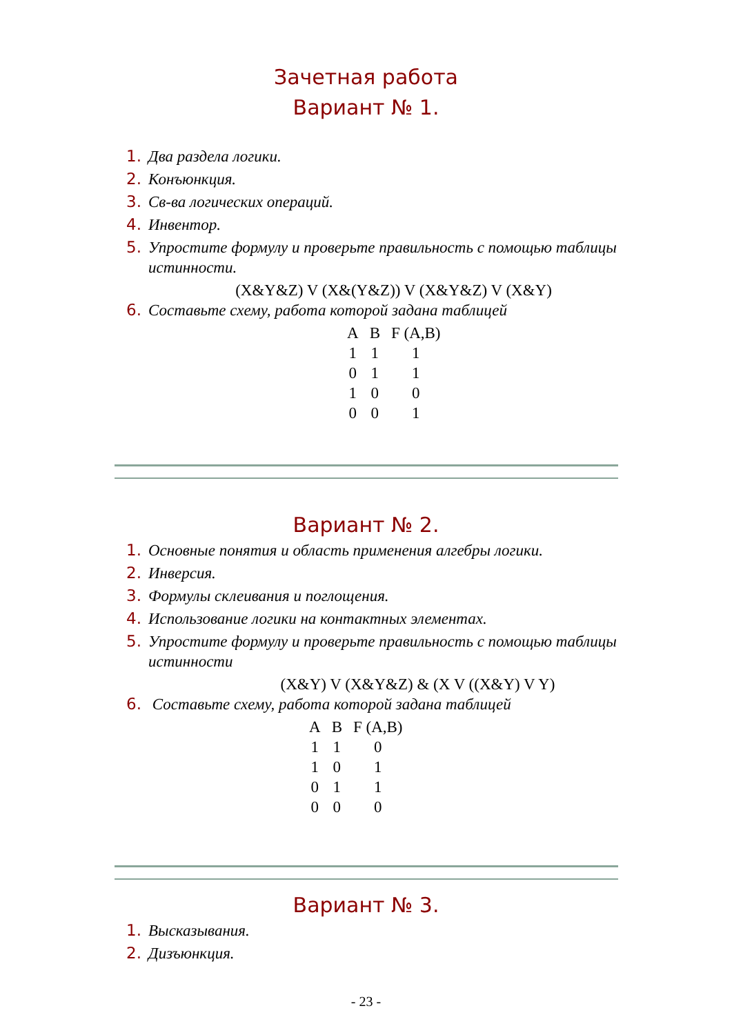Зачетная работа
Вариант № 1.
1. Два раздела логики.
2. Конъюнкция.
3. Св-ва логических операций.
4. Инвентор.
5. Упростите формулу и проверьте правильность с помощью таблицы истинности.
(X&Y&Z) V (X&(Y&Z)) V (X&Y&Z) V (X&Y)
6. Составьте схему, работа которой задана таблицей
| A | B | F (A,B) |
| 1 | 1 | 1 |
| 0 | 1 | 1 |
| 1 | 0 | 0 |
| 0 | 0 | 1 |
Вариант № 2.
1. Основные понятия и область применения алгебры логики.
2. Инверсия.
3. Формулы склеивания и поглощения.
4. Использование логики на контактных элементах.
5. Упростите формулу и проверьте правильность с помощью таблицы истинности
(X&Y) V (X&Y&Z) & (X V ((X&Y) V Y)
6. Составьте схему, работа которой задана таблицей
| A | B | F (A,B) |
| 1 | 1 | 0 |
| 1 | 0 | 1 |
| 0 | 1 | 1 |
| 0 | 0 | 0 |
Вариант № 3.
1. Высказывания.
2. Дизъюнкция.
- 23 -